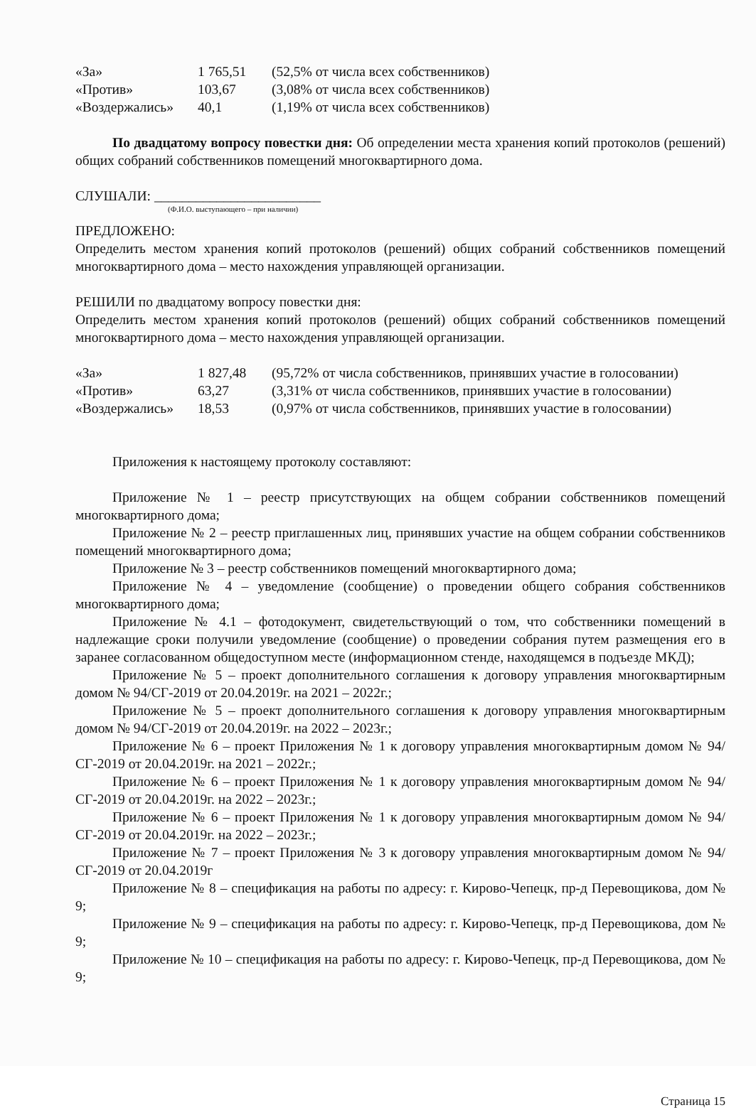| «За» | 1 765,51 | (52,5% от числа всех собственников) |
| «Против» | 103,67 | (3,08% от числа всех собственников) |
| «Воздержались» | 40,1 | (1,19% от числа всех собственников) |
По двадцатому вопросу повестки дня: Об определении места хранения копий протоколов (решений) общих собраний собственников помещений многоквартирного дома.
СЛУШАЛИ: ________________________
(Ф.И.О. выступающего – при наличии)
ПРЕДЛОЖЕНО:
Определить местом хранения копий протоколов (решений) общих собраний собственников помещений многоквартирного дома – место нахождения управляющей организации.
РЕШИЛИ по двадцатому вопросу повестки дня:
Определить местом хранения копий протоколов (решений) общих собраний собственников помещений многоквартирного дома – место нахождения управляющей организации.
| «За» | 1 827,48 | (95,72% от числа собственников, принявших участие в голосовании) |
| «Против» | 63,27 | (3,31% от числа собственников, принявших участие в голосовании) |
| «Воздержались» | 18,53 | (0,97% от числа собственников, принявших участие в голосовании) |
Приложения к настоящему протоколу составляют:
Приложение № 1 – реестр присутствующих на общем собрании собственников помещений многоквартирного дома;
Приложение № 2 – реестр приглашенных лиц, принявших участие на общем собрании собственников помещений многоквартирного дома;
Приложение № 3 – реестр собственников помещений многоквартирного дома;
Приложение № 4 – уведомление (сообщение) о проведении общего собрания собственников многоквартирного дома;
Приложение № 4.1 – фотодокумент, свидетельствующий о том, что собственники помещений в надлежащие сроки получили уведомление (сообщение) о проведении собрания путем размещения его в заранее согласованном общедоступном месте (информационном стенде, находящемся в подъезде МКД);
Приложение № 5 – проект дополнительного соглашения к договору управления многоквартирным домом № 94/СГ-2019 от 20.04.2019г. на 2021 – 2022г.;
Приложение № 5 – проект дополнительного соглашения к договору управления многоквартирным домом № 94/СГ-2019 от 20.04.2019г. на 2022 – 2023г.;
Приложение № 6 – проект Приложения № 1 к договору управления многоквартирным домом № 94/СГ-2019 от 20.04.2019г. на 2021 – 2022г.;
Приложение № 6 – проект Приложения № 1 к договору управления многоквартирным домом № 94/СГ-2019 от 20.04.2019г. на 2022 – 2023г.;
Приложение № 6 – проект Приложения № 1 к договору управления многоквартирным домом № 94/СГ-2019 от 20.04.2019г. на 2022 – 2023г.;
Приложение № 7 – проект Приложения № 3 к договору управления многоквартирным домом № 94/СГ-2019 от 20.04.2019г
Приложение № 8 – спецификация на работы по адресу: г. Кирово-Чепецк, пр-д Перевощикова, дом № 9;
Приложение № 9 – спецификация на работы по адресу: г. Кирово-Чепецк, пр-д Перевощикова, дом № 9;
Приложение № 10 – спецификация на работы по адресу: г. Кирово-Чепецк, пр-д Перевощикова, дом № 9;
Страница 15